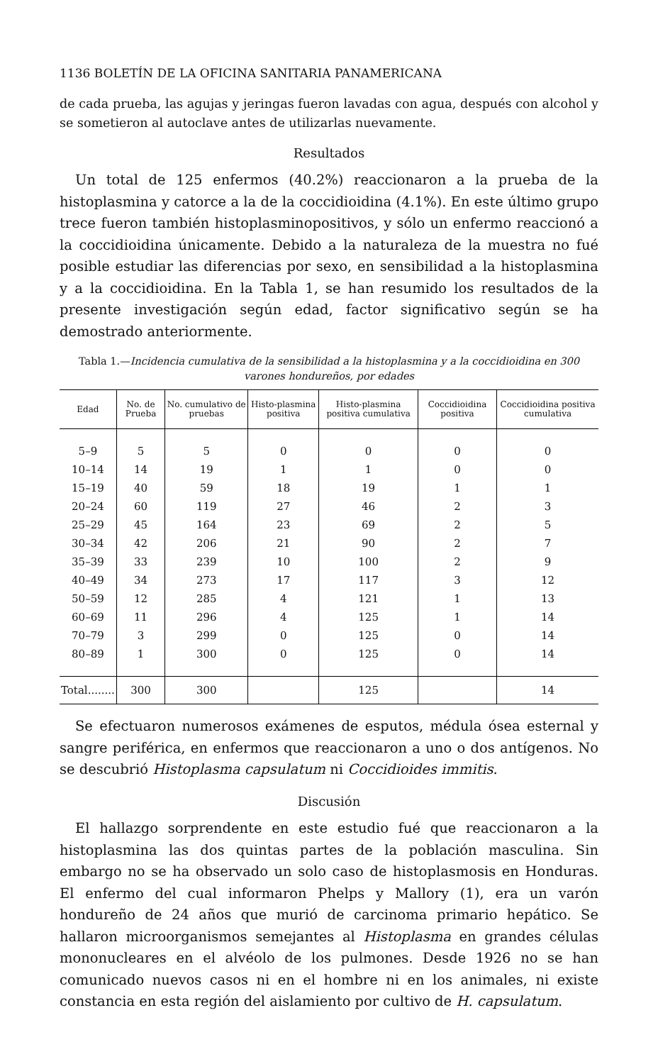1136 BOLETÍN DE LA OFICINA SANITARIA PANAMERICANA
de cada prueba, las agujas y jeringas fueron lavadas con agua, después con alcohol y se sometieron al autoclave antes de utilizarlas nuevamente.
Resultados
Un total de 125 enfermos (40.2%) reaccionaron a la prueba de la histoplasmina y catorce a la de la coccidioidina (4.1%). En este último grupo trece fueron también histoplasminopositivos, y sólo un enfermo reaccionó a la coccidioidina únicamente. Debido a la naturaleza de la muestra no fué posible estudiar las diferencias por sexo, en sensibilidad a la histoplasmina y a la coccidioidina. En la Tabla 1, se han resumido los resultados de la presente investigación según edad, factor significativo según se ha demostrado anteriormente.
Tabla 1.—Incidencia cumulativa de la sensibilidad a la histoplasmina y a la coccidioidina en 300 varones hondureños, por edades
| Edad | No. de Prueba | No. cumulativo de pruebas | Histo-plasmina positiva | Histo-plasmina positiva cumulativa | Coccidioidina positiva | Coccidioidina positiva cumulativa |
| --- | --- | --- | --- | --- | --- | --- |
| 5–9 | 5 | 5 | 0 | 0 | 0 | 0 |
| 10–14 | 14 | 19 | 1 | 1 | 0 | 0 |
| 15–19 | 40 | 59 | 18 | 19 | 1 | 1 |
| 20–24 | 60 | 119 | 27 | 46 | 2 | 3 |
| 25–29 | 45 | 164 | 23 | 69 | 2 | 5 |
| 30–34 | 42 | 206 | 21 | 90 | 2 | 7 |
| 35–39 | 33 | 239 | 10 | 100 | 2 | 9 |
| 40–49 | 34 | 273 | 17 | 117 | 3 | 12 |
| 50–59 | 12 | 285 | 4 | 121 | 1 | 13 |
| 60–69 | 11 | 296 | 4 | 125 | 1 | 14 |
| 70–79 | 3 | 299 | 0 | 125 | 0 | 14 |
| 80–89 | 1 | 300 | 0 | 125 | 0 | 14 |
| Total........ | 300 | 300 | | 125 | | 14 |
Se efectuaron numerosos exámenes de esputos, médula ósea esternal y sangre periférica, en enfermos que reaccionaron a uno o dos antígenos. No se descubrió Histoplasma capsulatum ni Coccidioides immitis.
Discusión
El hallazgo sorprendente en este estudio fué que reaccionaron a la histoplasmina las dos quintas partes de la población masculina. Sin embargo no se ha observado un solo caso de histoplasmosis en Honduras. El enfermo del cual informaron Phelps y Mallory (1), era un varón hondureño de 24 años que murió de carcinoma primario hepático. Se hallaron microorganismos semejantes al Histoplasma en grandes células mononucleares en el alvéolo de los pulmones. Desde 1926 no se han comunicado nuevos casos ni en el hombre ni en los animales, ni existe constancia en esta región del aislamiento por cultivo de H. capsulatum.